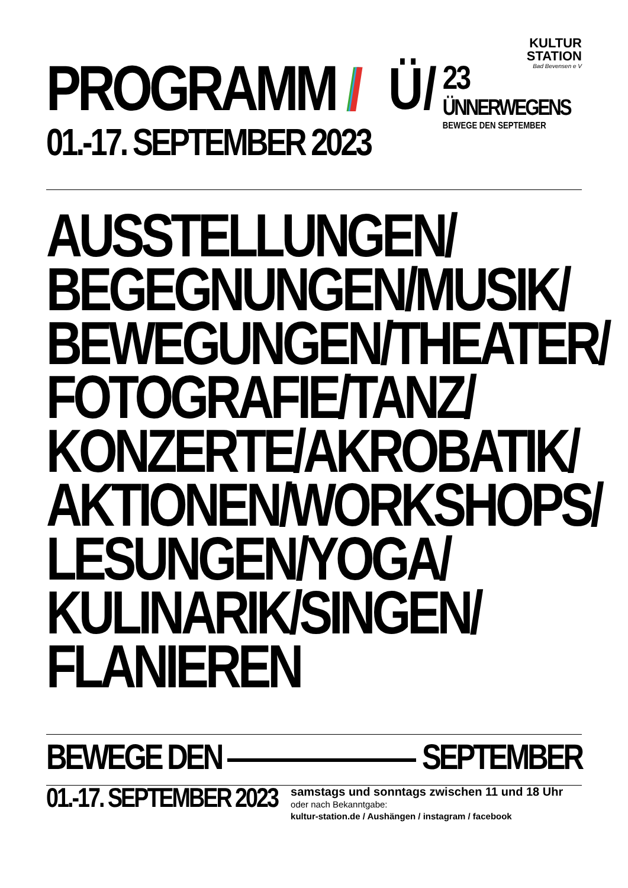KULTUR
STATION
Bad Bevensen e V
PROGRAMM ///
01.-17. SEPTEMBER 2023
Ü/
23
ÜNNERWEGENS
BEWEGE DEN SEPTEMBER
AUSSTELLUNGEN/
BEGEGNUNGEN/MUSIK/
BEWEGUNGEN/THEATER/
FOTOGRAFIE/TANZ/
KONZERTE/AKROBATIK/
AKTIONEN/WORKSHOPS/
LESUNGEN/YOGA/
KULINARIK/SINGEN/
FLANIEREN
BEWEGE DEN SEPTEMBER
01.-17. SEPTEMBER 2023
samstags und sonntags zwischen 11 und 18 Uhr
oder nach Bekanntgabe:
kultur-station.de / Aushängen / instagram / facebook